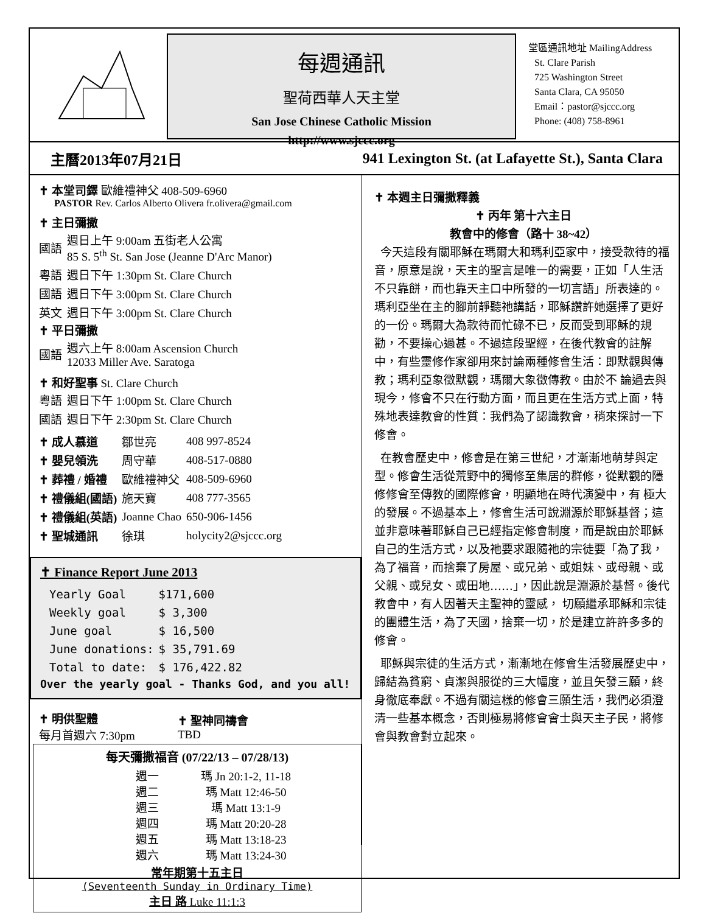每週通訊
聖荷西華人天主堂
San Jose Chinese Catholic Mission
http://www.sjccc.org
堂區通訊地址 MailingAddress
St. Clare Parish
725 Washington Street
Santa Clara, CA 95050
Email：pastor@sjccc.org
Phone: (408) 758-8961
主曆2013年07月21日 941 Lexington St. (at Lafayette St.), Santa Clara
✝ 本堂司鐸 歐維禮神父 408-509-6960
PASTOR Rev. Carlos Alberto Olivera fr.olivera@gmail.com
✝ 主日彌撒
| 國語 | 週日上午 9:00am 五街老人公寓 85 S. 5<sup>th</sup> St. San Jose (Jeanne D'Arc Manor) |
| 粵語 | 週日下午 1:30pm St. Clare Church |
| 國語 | 週日下午 3:00pm St. Clare Church |
| 英文 | 週日下午 3:00pm St. Clare Church |
✝ 平日彌撒
| 國語 | 週六上午 8:00am Ascension Church 12033 Miller Ave. Saratoga |
✝ 和好聖事 St. Clare Church
| 粵語 | 週日下午 1:00pm St. Clare Church |
| 國語 | 週日下午 2:30pm St. Clare Church |
| ✝ 成人慕道 | 鄒世亮 | 408 997-8524 |
| ✝ 嬰兒領洗 | 周守華 | 408-517-0880 |
| ✝ 葬禮 / 婚禮 | 歐維禮神父 | 408-509-6960 |
| ✝ 禮儀組(國語) | 施天寶 | 408 777-3565 |
| ✝ 禮儀組(英語) | Joanne Chao | 650-906-1456 |
| ✝ 聖城通訊 | 徐琪 | holycity2@sjccc.org |
✝ Finance Report June 2013
| Yearly Goal | $171,600 |
| Weekly goal | $ 3,300 |
| June goal | $ 16,500 |
| June donations: | $ 35,791.69 |
| Total to date: | $ 176,422.82 |
Over the yearly goal - Thanks God, and you all!
| ✝ 明供聖體 每月首週六 7:30pm | ✝ 聖神同禱會 TBD |
每天彌撒福音 (07/22/13 – 07/28/13)
| 週一 | 瑪 Jn 20:1-2, 11-18 |
| 週二 | 瑪 Matt 12:46-50 |
| 週三 | 瑪 Matt 13:1-9 |
| 週四 | 瑪 Matt 20:20-28 |
| 週五 | 瑪 Matt 13:18-23 |
| 週六 | 瑪 Matt 13:24-30 |
常年期第十五主日
(Seventeenth Sunday in Ordinary Time)
主日 路 Luke 11:1:3
✝ 本週主日彌撒釋義
✝ 丙年 第十六主日
教會中的修會（路十 38~42）
今天這段有關耶穌在瑪爾大和瑪利亞家中，接受款待的福音，原意是說，天主的聖言是唯一的需要，正如「人生活 不只靠餅，而也靠天主口中所發的一切言語」所表達的。瑪利亞坐在主的腳前靜聽祂講話，耶穌讚許她選擇了更好的一份。瑪爾大為款待而忙碌不已，反而受到耶穌的規勸，不要操心過甚。不過這段聖經，在後代教會的註解中，有些靈修作家卻用來討論兩種修會生活：即默觀與傳教；瑪利亞象徵默觀，瑪爾大象徵傳教。由於不 論過去與現今，修會不只在行動方面，而且更在生活方式上面，特殊地表達教會的性質：我們為了認識教會，稍來探討一下修會。
在教會歷史中，修會是在第三世紀，才漸漸地萌芽與定型。修會生活從荒野中的獨修至集居的群修，從默觀的隱修修會至傳教的國際修會，明顯地在時代演變中，有 極大的發展。不過基本上，修會生活可說淵源於耶穌基督；這並非意味著耶穌自己已經指定修會制度，而是說由於耶穌自己的生活方式，以及祂要求跟隨祂的宗徒要「為了我，為了福音，而捨棄了房屋、或兄弟、或姐妹、或母親、或父親、或兒女、或田地……」，因此說是淵源於基督。後代教會中，有人因著天主聖神的靈感， 切願繼承耶穌和宗徒的團體生活，為了天國，捨棄一切，於是建立許許多多的修會。
耶穌與宗徒的生活方式，漸漸地在修會生活發展歷史中，歸結為貧窮、貞潔與服從的三大幅度，並且矢發三願，終身徹底奉獻。不過有關這樣的修會三願生活，我們必須澄清一些基本概念，否則極易將修會會士與天主子民，將修會與教會對立起來。